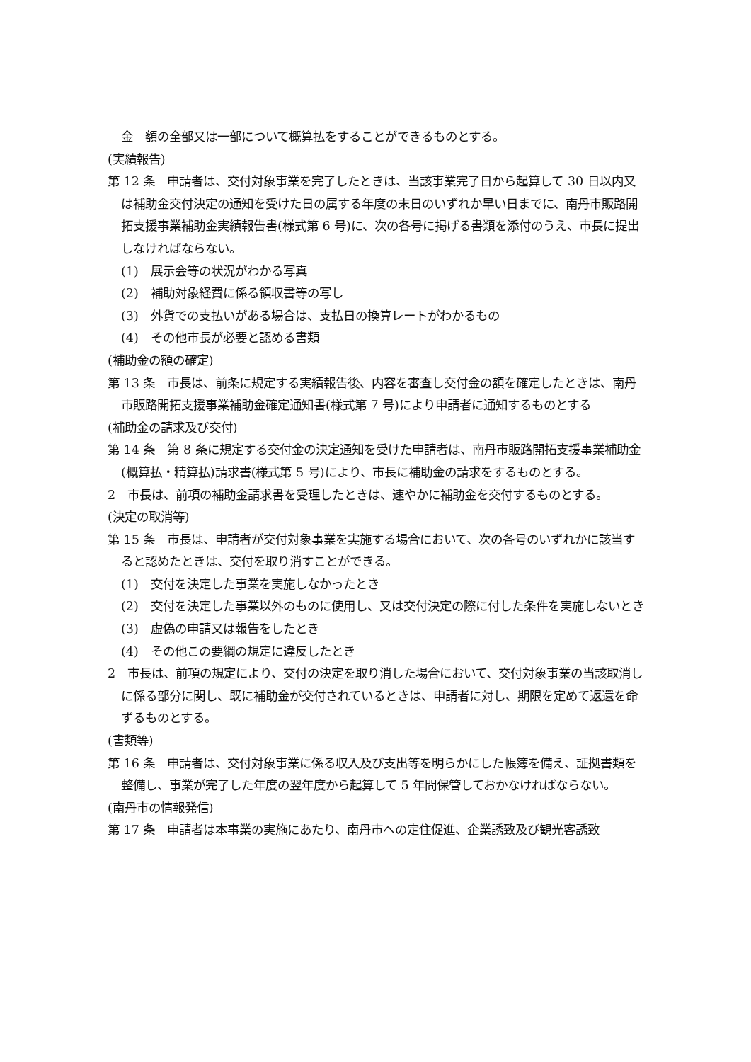金　額の全部又は一部について概算払をすることができるものとする。
(実績報告)
第 12 条　申請者は、交付対象事業を完了したときは、当該事業完了日から起算して 30 日以内又は補助金交付決定の通知を受けた日の属する年度の末日のいずれか早い日までに、南丹市販路開拓支援事業補助金実績報告書(様式第 6 号)に、次の各号に掲げる書類を添付のうえ、市長に提出しなければならない。
(1)　展示会等の状況がわかる写真
(2)　補助対象経費に係る領収書等の写し
(3)　外貨での支払いがある場合は、支払日の換算レートがわかるもの
(4)　その他市長が必要と認める書類
(補助金の額の確定)
第 13 条　市長は、前条に規定する実績報告後、内容を審査し交付金の額を確定したときは、南丹市販路開拓支援事業補助金確定通知書(様式第 7 号)により申請者に通知するものとする
(補助金の請求及び交付)
第 14 条　第 8 条に規定する交付金の決定通知を受けた申請者は、南丹市販路開拓支援事業補助金(概算払・精算払)請求書(様式第 5 号)により、市長に補助金の請求をするものとする。
2　市長は、前項の補助金請求書を受理したときは、速やかに補助金を交付するものとする。
(決定の取消等)
第 15 条　市長は、申請者が交付対象事業を実施する場合において、次の各号のいずれかに該当すると認めたときは、交付を取り消すことができる。
(1)　交付を決定した事業を実施しなかったとき
(2)　交付を決定した事業以外のものに使用し、又は交付決定の際に付した条件を実施しないとき
(3)　虚偽の申請又は報告をしたとき
(4)　その他この要綱の規定に違反したとき
2　市長は、前項の規定により、交付の決定を取り消した場合において、交付対象事業の当該取消しに係る部分に関し、既に補助金が交付されているときは、申請者に対し、期限を定めて返還を命ずるものとする。
(書類等)
第 16 条　申請者は、交付対象事業に係る収入及び支出等を明らかにした帳簿を備え、証拠書類を整備し、事業が完了した年度の翌年度から起算して 5 年間保管しておかなければならない。
(南丹市の情報発信)
第 17 条　申請者は本事業の実施にあたり、南丹市への定住促進、企業誘致及び観光客誘致